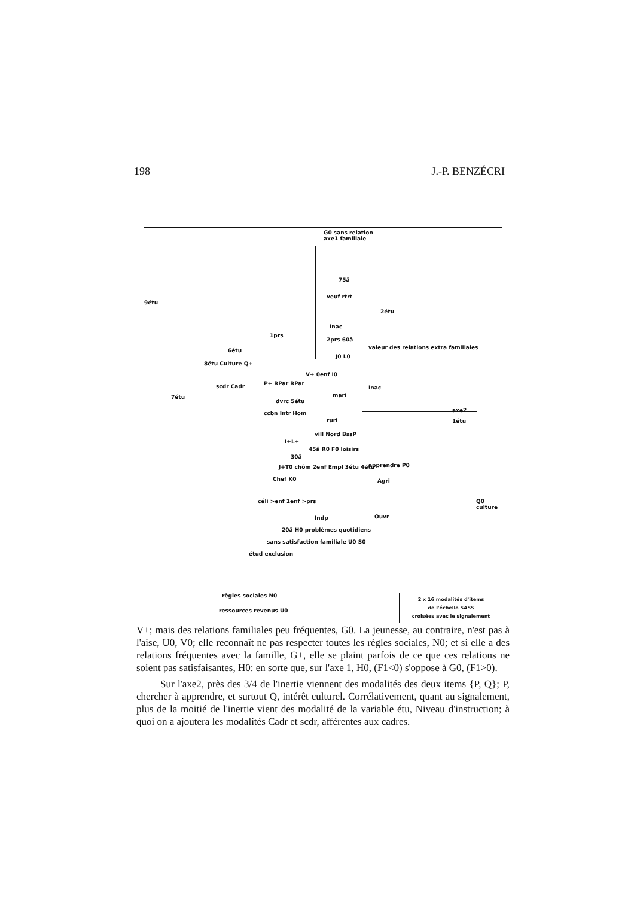198 J.-P. BENZÉCRI
G0 sans relation
axe1 familiale
75â
9étu
veuf rtrt
2étu
Inac
1prs
2prs 60â
valeur des relations extra familiales
6étu
J0 L0
8étu Culture Q+
V+ 0enf I0
P+ RPar RPar
scdr Cadr
7étu
Inac
mari
dvrc 5étu
ccbn Intr Hom
rurl
axe2
1étu
vill Nord BssP
I+L+
45â R0 F0 loisirs
30â
J+T0 chôm 2enf Empl 3étu 4étu apprendre P0
Chef K0 Agri
céli >enf 1enf >prs Q0 culture
Ouvr
Indp
20â H0 problèmes quotidiens
sans satisfaction familiale U0 S0
étud exclusion
règles sociales N0
ressources revenus U0
2 x 16 modalités d'items
de l'échelle SASS
croisées avec le signalement
V+; mais des relations familiales peu fréquentes, G0. La jeunesse, au contraire, n'est pas à l'aise, U0, V0; elle reconnaît ne pas respecter toutes les règles sociales, N0; et si elle a des relations fréquentes avec la famille, G+, elle se plaint parfois de ce que ces relations ne soient pas satisfaisantes, H0: en sorte que, sur l'axe 1, H0, (F1<0) s'oppose à G0, (F1>0).
Sur l'axe2, près des 3/4 de l'inertie viennent des modalités des deux items {P, Q}; P, chercher à apprendre, et surtout Q, intérêt culturel. Corrélativement, quant au signalement, plus de la moitié de l'inertie vient des modalité de la variable étu, Niveau d'instruction; à quoi on a ajoutera les modalités Cadr et scdr, afférentes aux cadres.